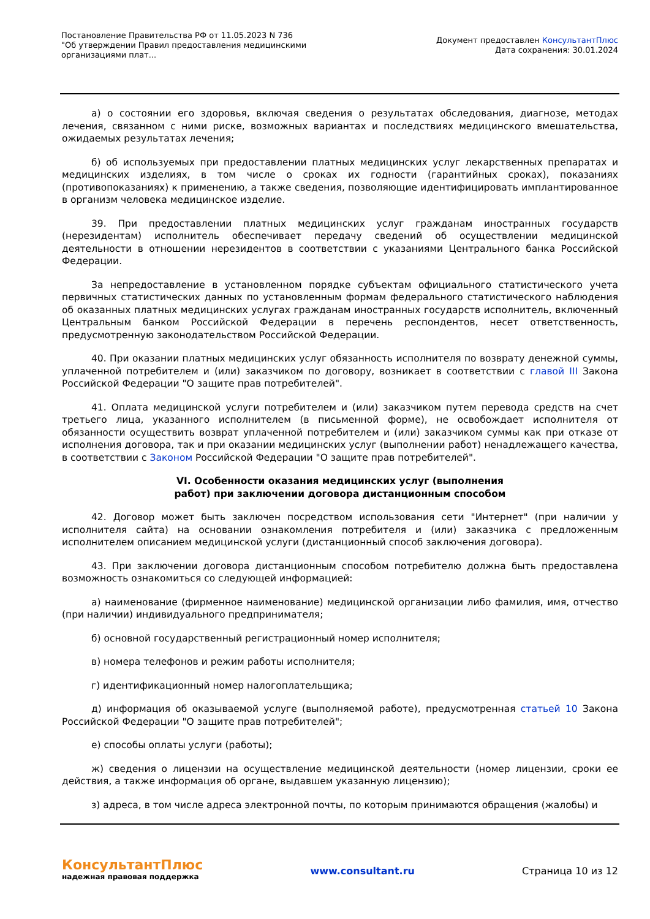Постановление Правительства РФ от 11.05.2023 N 736
"Об утверждении Правил предоставления медицинскими организациями плат...
Документ предоставлен КонсультантПлюс
Дата сохранения: 30.01.2024
а) о состоянии его здоровья, включая сведения о результатах обследования, диагнозе, методах лечения, связанном с ними риске, возможных вариантах и последствиях медицинского вмешательства, ожидаемых результатах лечения;
б) об используемых при предоставлении платных медицинских услуг лекарственных препаратах и медицинских изделиях, в том числе о сроках их годности (гарантийных сроках), показаниях (противопоказаниях) к применению, а также сведения, позволяющие идентифицировать имплантированное в организм человека медицинское изделие.
39. При предоставлении платных медицинских услуг гражданам иностранных государств (нерезидентам) исполнитель обеспечивает передачу сведений об осуществлении медицинской деятельности в отношении нерезидентов в соответствии с указаниями Центрального банка Российской Федерации.
За непредоставление в установленном порядке субъектам официального статистического учета первичных статистических данных по установленным формам федерального статистического наблюдения об оказанных платных медицинских услугах гражданам иностранных государств исполнитель, включенный Центральным банком Российской Федерации в перечень респондентов, несет ответственность, предусмотренную законодательством Российской Федерации.
40. При оказании платных медицинских услуг обязанность исполнителя по возврату денежной суммы, уплаченной потребителем и (или) заказчиком по договору, возникает в соответствии с главой III Закона Российской Федерации "О защите прав потребителей".
41. Оплата медицинской услуги потребителем и (или) заказчиком путем перевода средств на счет третьего лица, указанного исполнителем (в письменной форме), не освобождает исполнителя от обязанности осуществить возврат уплаченной потребителем и (или) заказчиком суммы как при отказе от исполнения договора, так и при оказании медицинских услуг (выполнении работ) ненадлежащего качества, в соответствии с Законом Российской Федерации "О защите прав потребителей".
VI. Особенности оказания медицинских услуг (выполнения
работ) при заключении договора дистанционным способом
42. Договор может быть заключен посредством использования сети "Интернет" (при наличии у исполнителя сайта) на основании ознакомления потребителя и (или) заказчика с предложенным исполнителем описанием медицинской услуги (дистанционный способ заключения договора).
43. При заключении договора дистанционным способом потребителю должна быть предоставлена возможность ознакомиться со следующей информацией:
а) наименование (фирменное наименование) медицинской организации либо фамилия, имя, отчество (при наличии) индивидуального предпринимателя;
б) основной государственный регистрационный номер исполнителя;
в) номера телефонов и режим работы исполнителя;
г) идентификационный номер налогоплательщика;
д) информация об оказываемой услуге (выполняемой работе), предусмотренная статьей 10 Закона Российской Федерации "О защите прав потребителей";
е) способы оплаты услуги (работы);
ж) сведения о лицензии на осуществление медицинской деятельности (номер лицензии, сроки ее действия, а также информация об органе, выдавшем указанную лицензию);
з) адреса, в том числе адреса электронной почты, по которым принимаются обращения (жалобы) и
КонсультантПлюс
надежная правовая поддержка
www.consultant.ru Страница 10 из 12